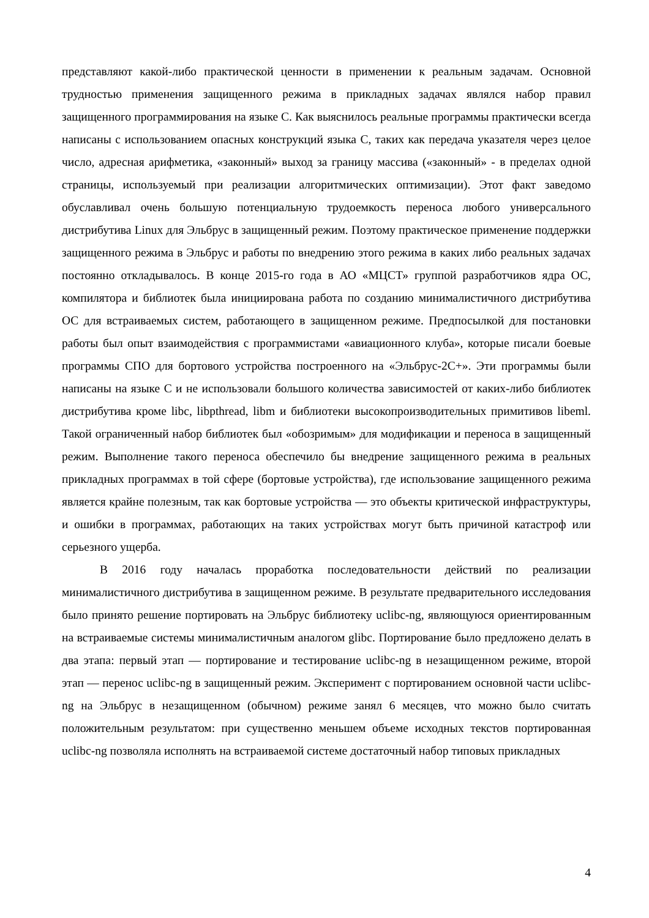представляют какой-либо практической ценности в применении к реальным задачам. Основной трудностью применения защищенного режима в прикладных задачах являлся набор правил защищенного программирования на языке С. Как выяснилось реальные программы практически всегда написаны с использованием опасных конструкций языка С, таких как передача указателя через целое число, адресная арифметика, «законный» выход за границу массива («законный» - в пределах одной страницы, используемый при реализации алгоритмических оптимизации). Этот факт заведомо обуславливал очень большую потенциальную трудоемкость переноса любого универсального дистрибутива Linux для Эльбрус в защищенный режим. Поэтому практическое применение поддержки защищенного режима в Эльбрус и работы по внедрению этого режима в каких либо реальных задачах постоянно откладывалось. В конце 2015-го года в АО «МЦСТ» группой разработчиков ядра ОС, компилятора и библиотек была инициирована работа по созданию минималистичного дистрибутива ОС для встраиваемых систем, работающего в защищенном режиме. Предпосылкой для постановки работы был опыт взаимодействия с программистами «авиационного клуба», которые писали боевые программы СПО для бортового устройства построенного на «Эльбрус-2С+». Эти программы были написаны на языке С и не использовали большого количества зависимостей от каких-либо библиотек дистрибутива кроме libc, libpthread, libm и библиотеки высокопроизводительных примитивов libeml. Такой ограниченный набор библиотек был «обозримым» для модификации и переноса в защищенный режим. Выполнение такого переноса обеспечило бы внедрение защищенного режима в реальных прикладных программах в той сфере (бортовые устройства), где использование защищенного режима является крайне полезным, так как бортовые устройства — это объекты критической инфраструктуры, и ошибки в программах, работающих на таких устройствах могут быть причиной катастроф или серьезного ущерба.
В 2016 году началась проработка последовательности действий по реализации минималистичного дистрибутива в защищенном режиме. В результате предварительного исследования было принято решение портировать на Эльбрус библиотеку uclibc-ng, являющуюся ориентированным на встраиваемые системы минималистичным аналогом glibc. Портирование было предложено делать в два этапа: первый этап — портирование и тестирование uclibc-ng в незащищенном режиме, второй этап — перенос uclibc-ng в защищенный режим. Эксперимент с портированием основной части uclibc-ng на Эльбрус в незащищенном (обычном) режиме занял 6 месяцев, что можно было считать положительным результатом: при существенно меньшем объеме исходных текстов портированная uclibc-ng позволяла исполнять на встраиваемой системе достаточный набор типовых прикладных
4